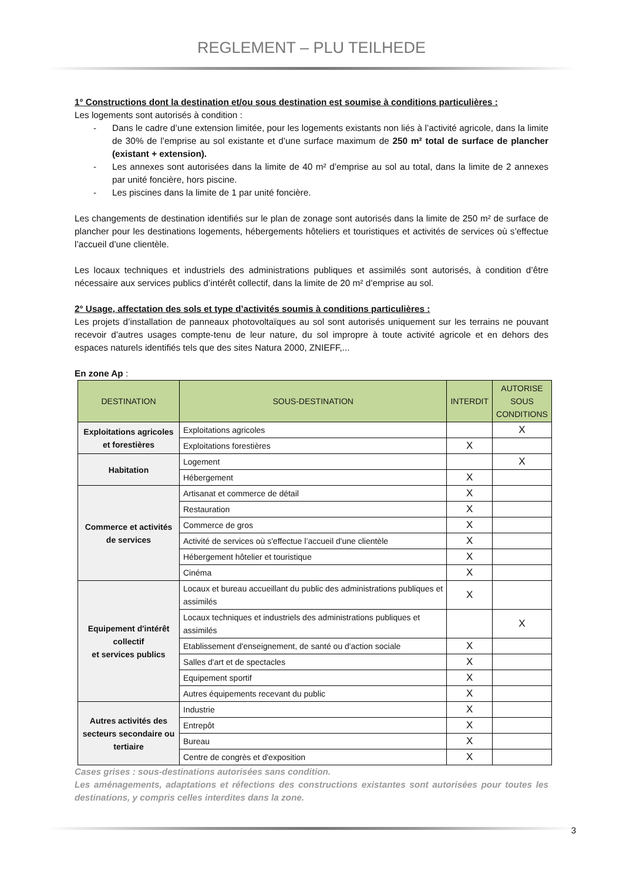REGLEMENT – PLU TEILHEDE
1° Constructions dont la destination et/ou sous destination est soumise à conditions particulières :
Les logements sont autorisés à condition :
- Dans le cadre d’une extension limitée, pour les logements existants non liés à l’activité agricole, dans la limite de 30% de l’emprise au sol existante et d’une surface maximum de 250 m² total de surface de plancher (existant + extension).
- Les annexes sont autorisées dans la limite de 40 m² d’emprise au sol au total, dans la limite de 2 annexes par unité foncière, hors piscine.
- Les piscines dans la limite de 1 par unité foncière.
Les changements de destination identifiés sur le plan de zonage sont autorisés dans la limite de 250 m² de surface de plancher pour les destinations logements, hébergements hôteliers et touristiques et activités de services où s’effectue l’accueil d’une clientèle.
Les locaux techniques et industriels des administrations publiques et assimilés sont autorisés, à condition d’être nécessaire aux services publics d’intérêt collectif, dans la limite de 20 m² d’emprise au sol.
2° Usage, affectation des sols et type d’activités soumis à conditions particulières :
Les projets d’installation de panneaux photovoltaïques au sol sont autorisés uniquement sur les terrains ne pouvant recevoir d’autres usages compte-tenu de leur nature, du sol impropre à toute activité agricole et en dehors des espaces naturels identifiés tels que des sites Natura 2000, ZNIEFF,...
En zone Ap :
| DESTINATION | SOUS-DESTINATION | INTERDIT | AUTORISE SOUS CONDITIONS |
| --- | --- | --- | --- |
| Exploitations agricoles et forestières | Exploitations agricoles | | X |
| | Exploitations forestières | X | |
| Habitation | Logement | | X |
| | Hébergement | X | |
| Commerce et activités de services | Artisanat et commerce de détail | X | |
| | Restauration | X | |
| | Commerce de gros | X | |
| | Activité de services où s'effectue l’accueil d'une clientèle | X | |
| | Hébergement hôtelier et touristique | X | |
| | Cinéma | X | |
| Equipement d'intérêt collectif et services publics | Locaux et bureau accueillant du public des administrations publiques et assimilés | X | |
| | Locaux techniques et industriels des administrations publiques et assimilés | | X |
| | Etablissement d'enseignement, de santé ou d'action sociale | X | |
| | Salles d'art et de spectacles | X | |
| | Equipement sportif | X | |
| | Autres équipements recevant du public | X | |
| Autres activités des secteurs secondaire ou tertiaire | Industrie | X | |
| | Entrepôt | X | |
| | Bureau | X | |
| | Centre de congrès et d'exposition | X | |
Cases grises : sous-destinations autorisées sans condition.
Les aménagements, adaptations et réfections des constructions existantes sont autorisées pour toutes les destinations, y compris celles interdites dans la zone.
3